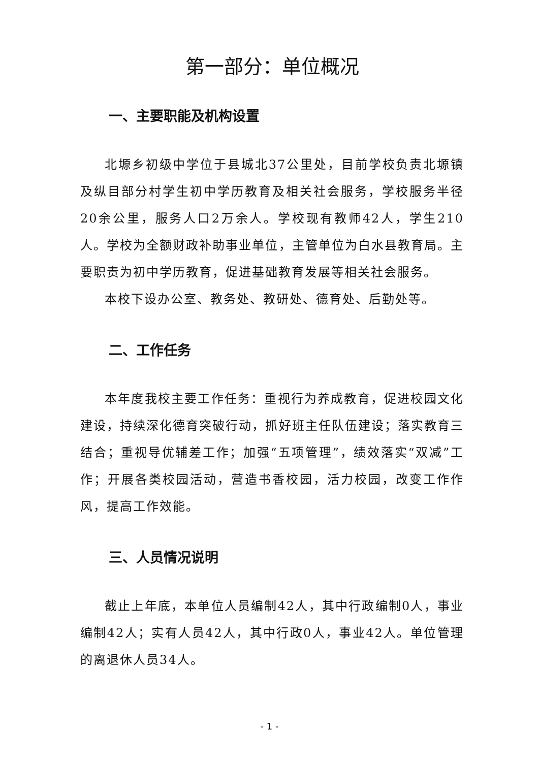第一部分：单位概况
一、主要职能及机构设置
北塬乡初级中学位于县城北37公里处，目前学校负责北塬镇及纵目部分村学生初中学历教育及相关社会服务，学校服务半径20余公里，服务人口2万余人。学校现有教师42人，学生210人。学校为全额财政补助事业单位，主管单位为白水县教育局。主要职责为初中学历教育，促进基础教育发展等相关社会服务。
本校下设办公室、教务处、教研处、德育处、后勤处等。
二、工作任务
本年度我校主要工作任务：重视行为养成教育，促进校园文化建设，持续深化德育突破行动，抓好班主任队伍建设；落实教育三结合；重视导优辅差工作；加强“五项管理”，绩效落实“双减”工作；开展各类校园活动，营造书香校园，活力校园，改变工作作风，提高工作效能。
三、人员情况说明
截止上年底，本单位人员编制42人，其中行政编制0人，事业编制42人；实有人员42人，其中行政0人，事业42人。单位管理的离退休人员34人。
- 1 -